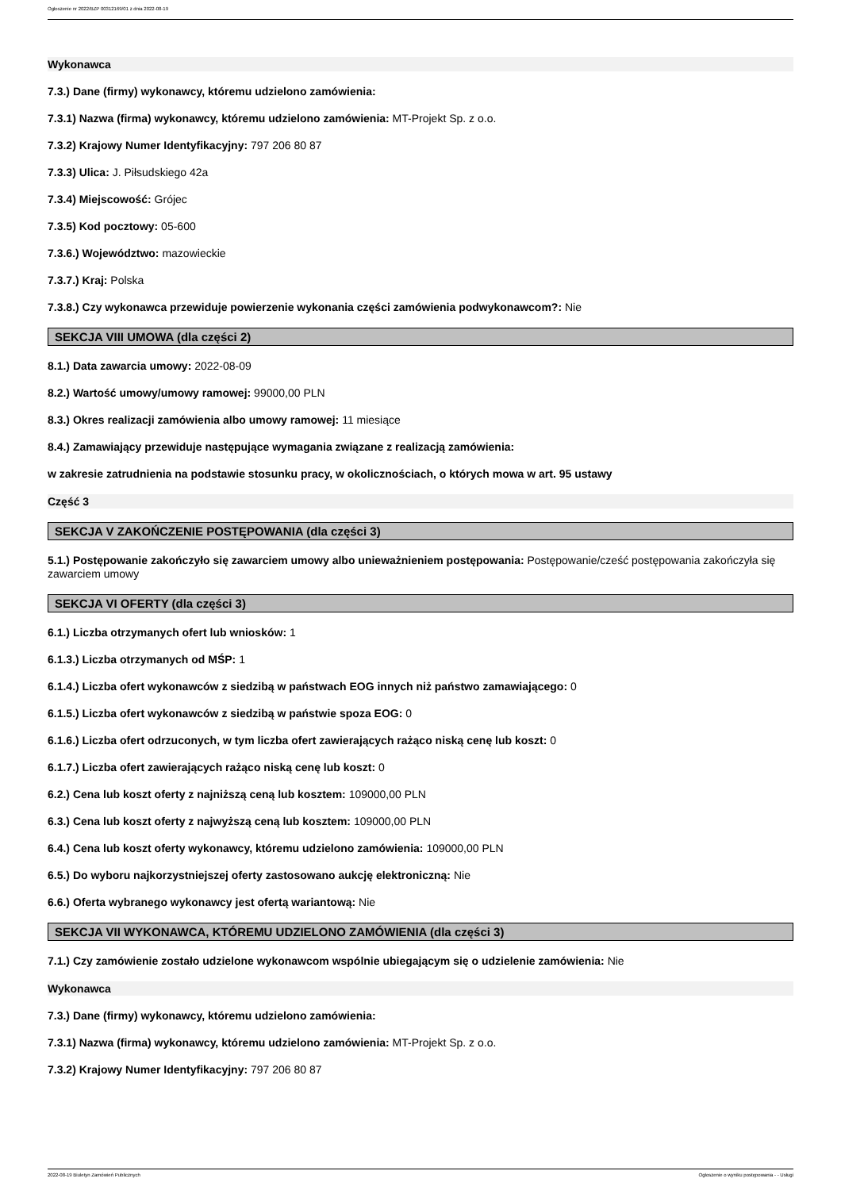Ogłoszenie nr 2022/BZP 00312169/01 z dnia 2022-08-19
Wykonawca
7.3.) Dane (firmy) wykonawcy, któremu udzielono zamówienia:
7.3.1) Nazwa (firma) wykonawcy, któremu udzielono zamówienia: MT-Projekt Sp. z o.o.
7.3.2) Krajowy Numer Identyfikacyjny: 797 206 80 87
7.3.3) Ulica: J. Piłsudskiego 42a
7.3.4) Miejscowość: Grójec
7.3.5) Kod pocztowy: 05-600
7.3.6.) Województwo: mazowieckie
7.3.7.) Kraj: Polska
7.3.8.) Czy wykonawca przewiduje powierzenie wykonania części zamówienia podwykonawcom?: Nie
SEKCJA VIII UMOWA (dla części 2)
8.1.) Data zawarcia umowy: 2022-08-09
8.2.) Wartość umowy/umowy ramowej: 99000,00 PLN
8.3.) Okres realizacji zamówienia albo umowy ramowej: 11 miesiące
8.4.) Zamawiający przewiduje następujące wymagania związane z realizacją zamówienia:
w zakresie zatrudnienia na podstawie stosunku pracy, w okolicznościach, o których mowa w art. 95 ustawy
Część 3
SEKCJA V ZAKOŃCZENIE POSTĘPOWANIA (dla części 3)
5.1.) Postępowanie zakończyło się zawarciem umowy albo unieważnieniem postępowania: Postępowanie/cześć postępowania zakończyła się zawarciem umowy
SEKCJA VI OFERTY (dla części 3)
6.1.) Liczba otrzymanych ofert lub wniosków: 1
6.1.3.) Liczba otrzymanych od MŚP: 1
6.1.4.) Liczba ofert wykonawców z siedzibą w państwach EOG innych niż państwo zamawiającego: 0
6.1.5.) Liczba ofert wykonawców z siedzibą w państwie spoza EOG: 0
6.1.6.) Liczba ofert odrzuconych, w tym liczba ofert zawierających rażąco niską cenę lub koszt: 0
6.1.7.) Liczba ofert zawierających rażąco niską cenę lub koszt: 0
6.2.) Cena lub koszt oferty z najniższą ceną lub kosztem: 109000,00 PLN
6.3.) Cena lub koszt oferty z najwyższą ceną lub kosztem: 109000,00 PLN
6.4.) Cena lub koszt oferty wykonawcy, któremu udzielono zamówienia: 109000,00 PLN
6.5.) Do wyboru najkorzystniejszej oferty zastosowano aukcję elektroniczną: Nie
6.6.) Oferta wybranego wykonawcy jest ofertą wariantową: Nie
SEKCJA VII WYKONAWCA, KTÓREMU UDZIELONO ZAMÓWIENIA (dla części 3)
7.1.) Czy zamówienie zostało udzielone wykonawcom wspólnie ubiegającym się o udzielenie zamówienia: Nie
Wykonawca
7.3.) Dane (firmy) wykonawcy, któremu udzielono zamówienia:
7.3.1) Nazwa (firma) wykonawcy, któremu udzielono zamówienia: MT-Projekt Sp. z o.o.
7.3.2) Krajowy Numer Identyfikacyjny: 797 206 80 87
2022-08-19 Biuletyn Zamówień Publicznych Ogłoszenie o wyniku postępowania - - Usługi